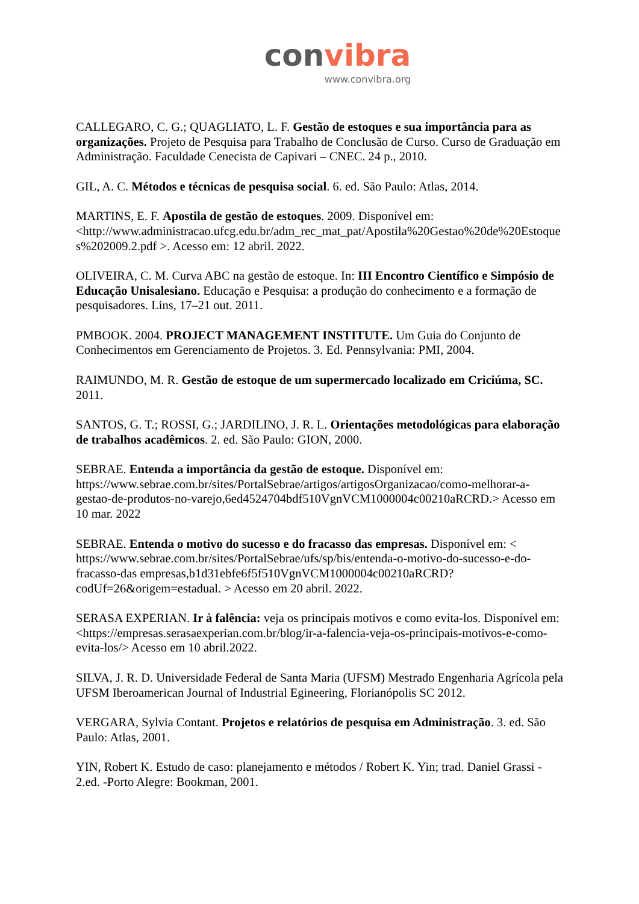convibra
www.convibra.org
CALLEGARO, C. G.; QUAGLIATO, L. F. Gestão de estoques e sua importância para as organizações. Projeto de Pesquisa para Trabalho de Conclusão de Curso. Curso de Graduação em Administração. Faculdade Cenecista de Capivari – CNEC. 24 p., 2010.
GIL, A. C. Métodos e técnicas de pesquisa social. 6. ed. São Paulo: Atlas, 2014.
MARTINS, E. F. Apostila de gestão de estoques. 2009. Disponível em: <http://www.administracao.ufcg.edu.br/adm_rec_mat_pat/Apostila%20Gestao%20de%20Estoques%202009.2.pdf >. Acesso em: 12 abril. 2022.
OLIVEIRA, C. M. Curva ABC na gestão de estoque. In: III Encontro Científico e Simpósio de Educação Unisalesiano. Educação e Pesquisa: a produção do conhecimento e a formação de pesquisadores. Lins, 17–21 out. 2011.
PMBOOK. 2004. PROJECT MANAGEMENT INSTITUTE. Um Guia do Conjunto de Conhecimentos em Gerenciamento de Projetos. 3. Ed. Pennsylvania: PMI, 2004.
RAIMUNDO, M. R. Gestão de estoque de um supermercado localizado em Criciúma, SC. 2011.
SANTOS, G. T.; ROSSI, G.; JARDILINO, J. R. L. Orientações metodológicas para elaboração de trabalhos acadêmicos. 2. ed. São Paulo: GION, 2000.
SEBRAE. Entenda a importância da gestão de estoque. Disponível em: https://www.sebrae.com.br/sites/PortalSebrae/artigos/artigosOrganizacao/como-melhorar-a-gestao-de-produtos-no-varejo,6ed4524704bdf510VgnVCM1000004c00210aRCRD.> Acesso em 10 mar. 2022
SEBRAE. Entenda o motivo do sucesso e do fracasso das empresas. Disponível em: < https://www.sebrae.com.br/sites/PortalSebrae/ufs/sp/bis/entenda-o-motivo-do-sucesso-e-do-fracasso-das empresas,b1d31ebfe6f5f510VgnVCM1000004c00210aRCRD?codUf=26&origem=estadual. > Acesso em 20 abril. 2022.
SERASA EXPERIAN. Ir à falência: veja os principais motivos e como evita-los. Disponível em: <https://empresas.serasaexperian.com.br/blog/ir-a-falencia-veja-os-principais-motivos-e-como-evita-los/> Acesso em 10 abril.2022.
SILVA, J. R. D. Universidade Federal de Santa Maria (UFSM) Mestrado Engenharia Agrícola pela UFSM Iberoamerican Journal of Industrial Egineering, Florianópolis SC 2012.
VERGARA, Sylvia Contant. Projetos e relatórios de pesquisa em Administração. 3. ed. São Paulo: Atlas, 2001.
YIN, Robert K. Estudo de caso: planejamento e métodos / Robert K. Yin; trad. Daniel Grassi - 2.ed. -Porto Alegre: Bookman, 2001.